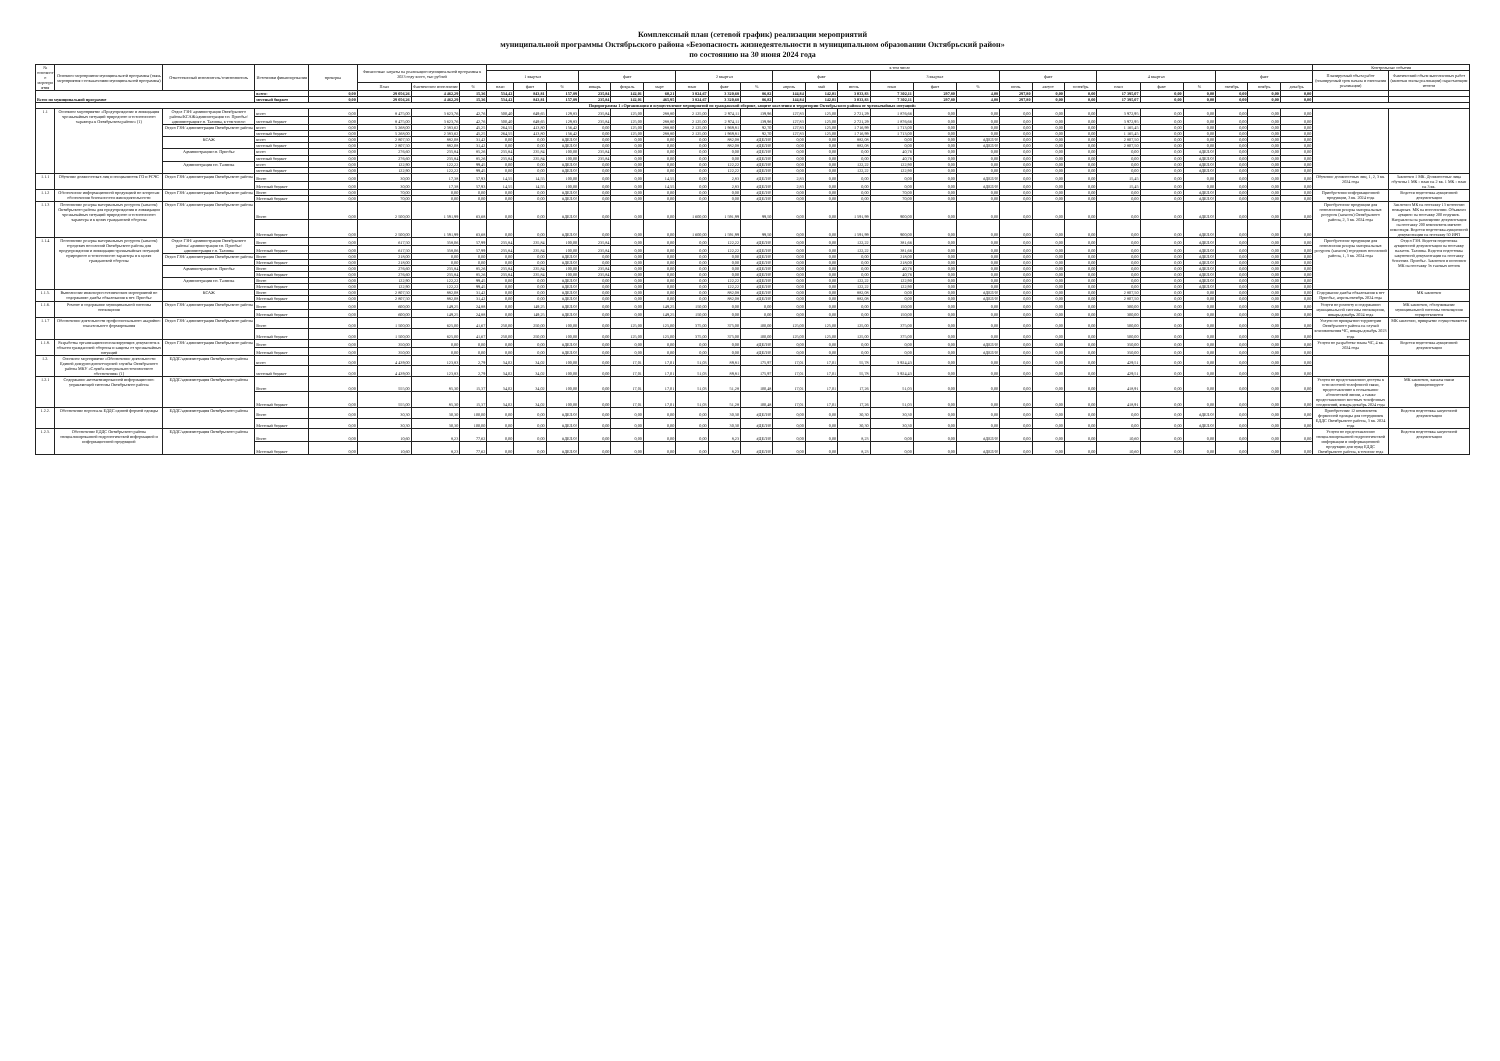Комплексный план (сетевой график) реализации мероприятий
муниципальной программы Октябрьского района «Безопасность жизнедеятельности в муниципальном образовании Октябрьский район»
по состоянию на 30 июня 2024 года
| № основного мероприятия | Основное мероприятие муниципальной программы (связь мероприятия с показателями муниципальной программы) | Ответственный исполнитель/соисполнитель | Источники финансирования | проверка | Финансовые затраты на реализацию муниципальной программы в 2023 году всего, тыс рублей | | | в том числе | | | | | | | | | | | | | | | | | | | | | | | | Контрольные события | |
| --- | --- | --- | --- | --- | --- | --- | --- | --- | --- | --- | --- | --- | --- | --- | --- | --- | --- | --- | --- | --- | --- | --- | --- | --- | --- | --- | --- | --- | --- | --- | --- | --- | --- |
| | | | | | | | | 1 квартал | | | факт | | | 2 квартал | | | факт | | | 3 квартал | | | факт | | | 4 квартал | | | факт | | | Планируемый объем работ (планируемый срок начала и окончания реализации) | Фактический объем выполненных работ (включая этапы реализации) нарастающим итогом |
| | | | | | План | Фактическое исполнение | % | план | факт | % | январь | февраль | март | план | факт | % | апрель | май | июнь | план | факт | % | июль | август | сентябрь | план | факт | % | октябрь | ноябрь | декабрь | | |
| Всего по муниципальной программе | | | всего: | 0,00 | 29 056,26 | 4 462,29 | 15,36 | 534,42 | 843,81 | 157,89 | 235,84 | 142,01 | 60,21 | 3 824,67 | 3 320,68 | 86,82 | 144,84 | 142,01 | 3 033,83 | 7 302,11 | 297,80 | 4,08 | 297,80 | 0,00 | 0,00 | 17 395,07 | 0,00 | 0,00 | 0,00 | 0,00 | 0,00 | | |
| | | | местный бюджет | 0,00 | 29 056,26 | 4 462,29 | 15,36 | 534,42 | 843,81 | 157,89 | 235,84 | 142,01 | 465,95 | 3 824,67 | 3 320,68 | 86,82 | 144,84 | 142,01 | 3 033,83 | 7 302,11 | 297,80 | 4,08 | 297,80 | 0,00 | 0,00 | 17 395,07 | 0,00 | 0,00 | 0,00 | 0,00 | 0,00 | | |
| Подпрограмма 1 «Организация и осуществление мероприятий по гражданской обороне, защите населения и территории Октябрьского района от чрезвычайных ситуаций» | | | | | | | | | | | | | | | | | | | | | | | | | | | | | | | | | |
| 1.1 | Основное мероприятие «Предупреждение и ликвидация чрезвычайных ситуаций природного и техногенного характера в Октябрьском районе» (1) | Отдел ГЗН/ администрация Октябрьского района/КСАЖ/администрация г.п. Приобье/ администрация г.п. Талинка, в том числе: | всего | 0,00 | 8 475,00 | 3 623,76 | 42,76 | 500,40 | 649,65 | 129,83 | 235,84 | 125,00 | 288,80 | 2 125,00 | 2 974,11 | 139,96 | 127,83 | 125,00 | 2 721,29 | 1 876,66 | 0,00 | 0,00 | 0,00 | 0,00 | 0,00 | 3 972,95 | 0,00 | 0,00 | 0,00 | 0,00 | 0,00 | | |
| | | | местный бюджет | 0,00 | 8 475,00 | 3 623,76 | 42,76 | 500,40 | 649,65 | 129,83 | 235,84 | 125,00 | 288,80 | 2 125,00 | 2 974,11 | 139,96 | 127,83 | 125,00 | 2 721,29 | 1 876,66 | 0,00 | 0,00 | 0,00 | 0,00 | 0,00 | 3 972,95 | 0,00 | 0,00 | 0,00 | 0,00 | 0,00 | | |
| | | Отдел ГЗН/ администрация Октябрьского района | всего | 0,00 | 5 268,00 | 2 383,62 | 45,25 | 264,55 | 413,80 | 156,42 | 0,00 | 125,00 | 288,80 | 2 125,00 | 1 969,81 | 92,70 | 127,83 | 125,00 | 1 716,99 | 1 713,00 | 0,00 | 0,00 | 0,00 | 0,00 | 0,00 | 1 165,45 | 0,00 | 0,00 | 0,00 | 0,00 | 0,00 | | |
| | | | местный бюджет | 0,00 | 5 268,00 | 2 383,62 | 45,25 | 264,55 | 413,80 | 156,42 | 0,00 | 125,00 | 288,80 | 2 125,00 | 1 969,81 | 92,70 | 127,83 | 125,00 | 1 716,99 | 1 713,00 | 0,00 | 0,00 | 0,00 | 0,00 | 0,00 | 1 165,45 | 0,00 | 0,00 | 0,00 | 0,00 | 0,00 | | |
| | | КСАЖ | всего | 0,00 | 2 807,50 | 882,08 | 31,42 | 0,00 | 0,00 | #ДЕЛ/0! | 0,00 | 0,00 | 0,00 | 0,00 | 882,08 | #ДЕЛ/0! | 0,00 | 0,00 | 882,08 | 0,00 | 0,00 | #ДЕЛ/0! | 0,00 | 0,00 | 0,00 | 2 807,50 | 0,00 | 0,00 | 0,00 | 0,00 | 0,00 | | |
| | | | местный бюджет | 0,00 | 2 807,50 | 882,08 | 31,42 | 0,00 | 0,00 | #ДЕЛ/0! | 0,00 | 0,00 | 0,00 | 0,00 | 882,08 | #ДЕЛ/0! | 0,00 | 0,00 | 882,08 | 0,00 | 0,00 | #ДЕЛ/0! | 0,00 | 0,00 | 0,00 | 2 807,50 | 0,00 | 0,00 | 0,00 | 0,00 | 0,00 | | |
| | | Администрация г.п. Приобье | всего | 0,00 | 276,60 | 235,84 | 85,26 | 235,84 | 235,84 | 100,00 | 235,84 | 0,00 | 0,00 | 0,00 | 0,00 | #ДЕЛ/0! | 0,00 | 0,00 | 0,00 | 40,76 | 0,00 | 0,00 | 0,00 | 0,00 | 0,00 | 0,00 | 0,00 | #ДЕЛ/0! | 0,00 | 0,00 | 0,00 | | |
| | | | местный бюджет | 0,00 | 276,60 | 235,84 | 85,26 | 235,84 | 235,84 | 100,00 | 235,84 | 0,00 | 0,00 | 0,00 | 0,00 | #ДЕЛ/0! | 0,00 | 0,00 | 0,00 | 40,76 | 0,00 | 0,00 | 0,00 | 0,00 | 0,00 | 0,00 | 0,00 | #ДЕЛ/0! | 0,00 | 0,00 | 0,00 | | |
| | | Администрация г.п. Талинка | всего | 0,00 | 122,90 | 122,22 | 99,45 | 0,00 | 0,00 | #ДЕЛ/0! | 0,00 | 0,00 | 0,00 | 0,00 | 122,22 | #ДЕЛ/0! | 0,00 | 0,00 | 122,22 | 122,90 | 0,00 | 0,00 | 0,00 | 0,00 | 0,00 | 0,00 | 0,00 | #ДЕЛ/0! | 0,00 | 0,00 | 0,00 | | |
| | | | местный бюджет | 0,00 | 122,90 | 122,22 | 99,45 | 0,00 | 0,00 | #ДЕЛ/0! | 0,00 | 0,00 | 0,00 | 0,00 | 122,22 | #ДЕЛ/0! | 0,00 | 0,00 | 122,22 | 122,90 | 0,00 | 0,00 | 0,00 | 0,00 | 0,00 | 0,00 | 0,00 | #ДЕЛ/0! | 0,00 | 0,00 | 0,00 | | |
| 1.1.1 | Обучение должностных лиц и специалистов ГО и РСЧС | Отдел ГЗН/ администрация Октябрьского района | Всего | 0,00 | 30,00 | 17,38 | 57,93 | 14,55 | 14,55 | 100,00 | 0,00 | 0,00 | 14,55 | 0,00 | 2,83 | #ДЕЛ/0! | 2,83 | 0,00 | 0,00 | 0,00 | 0,00 | #ДЕЛ/0! | 0,00 | 0,00 | 0,00 | 15,45 | 0,00 | 0,00 | 0,00 | 0,00 | 0,00 | Обучение должностных лиц, 1, 2, 3 кв. 2024 года | Заключен 1 МК. Должностные лица обучены 1 МК - план на 2 кв. 1 МК - план на 3 кв. |
| | | | Местный бюджет | 0,00 | 30,00 | 17,38 | 57,93 | 14,55 | 14,55 | 100,00 | 0,00 | 0,00 | 14,55 | 0,00 | 2,83 | #ДЕЛ/0! | 2,83 | 0,00 | 0,00 | 0,00 | 0,00 | #ДЕЛ/0! | 0,00 | 0,00 | 0,00 | 15,45 | 0,00 | 0,00 | 0,00 | 0,00 | 0,00 | | |
| 1.1.2 | Обеспечение информационной продукцией по вопросам обеспечения безопасности жизнедеятельности | Отдел ГЗН/ администрация Октябрьского района | Всего | 0,00 | 70,00 | 0,00 | 0,00 | 0,00 | 0,00 | #ДЕЛ/0! | 0,00 | 0,00 | 0,00 | 0,00 | 0,00 | #ДЕЛ/0! | 0,00 | 0,00 | 0,00 | 70,00 | 0,00 | 0,00 | 0,00 | 0,00 | 0,00 | 0,00 | 0,00 | #ДЕЛ/0! | 0,00 | 0,00 | 0,00 | Приобретение информационной продукции, 3 кв. 2024 года | Ведется подготовка аукционной документации |
| | | | Местный бюджет | 0,00 | 70,00 | 0,00 | 0,00 | 0,00 | 0,00 | #ДЕЛ/0! | 0,00 | 0,00 | 0,00 | 0,00 | 0,00 | #ДЕЛ/0! | 0,00 | 0,00 | 0,00 | 70,00 | 0,00 | 0,00 | 0,00 | 0,00 | 0,00 | 0,00 | 0,00 | #ДЕЛ/0! | 0,00 | 0,00 | 0,00 | | |
| 1.1.3 | Пополнение резерва материальных ресурсов (запасов) Октябрьского района для предупреждения и ликвидации чрезвычайных ситуаций природного и техногенного характера и в целях гражданской обороны | Отдел ГЗН/ администрация Октябрьского района | Всего | 0,00 | 2 500,00 | 1 591,99 | 63,68 | 0,00 | 0,00 | #ДЕЛ/0! | 0,00 | 0,00 | 0,00 | 1 600,00 | 1 591,99 | 99,50 | 0,00 | 0,00 | 1 591,99 | 900,00 | 0,00 | 0,00 | 0,00 | 0,00 | 0,00 | 0,00 | 0,00 | #ДЕЛ/0! | 0,00 | 0,00 | 0,00 | Приобретение продукции для пополнения резерва материальных ресурсов (запасов) Октябрьского района, 2, 3 кв. 2024 года | Заключен МК на поставку 13 мотопомп пожарных. МК на исполнении. Объявлен аукцион на поставку 200 подушек. Направлена на размещение документация на поставку 200 комплектов мягкого инвентаря. Ведется подготовка аукционной документации на поставку 50 ИРП |
| | | | Местный бюджет | 0,00 | 2 500,00 | 1 591,99 | 63,68 | 0,00 | 0,00 | #ДЕЛ/0! | 0,00 | 0,00 | 0,00 | 1 600,00 | 1 591,99 | 99,50 | 0,00 | 0,00 | 1 591,99 | 900,00 | 0,00 | 0,00 | 0,00 | 0,00 | 0,00 | 0,00 | 0,00 | #ДЕЛ/0! | 0,00 | 0,00 | 0,00 | | |
| 1.1.4 | Пополнение резерва материальных ресурсов (запасов) городских поселений Октябрьского района для предупреждения и ликвидации чрезвычайных ситуаций природного и техногенного характера и в целях гражданской обороны | Отдел ГЗН/ администрация Октябрьского района/ администрация г.п. Приобье/ администрация г.п. Талинка | Всего | 0,00 | 617,50 | 358,06 | 57,99 | 235,84 | 235,84 | 100,00 | 235,84 | 0,00 | 0,00 | 0,00 | 122,22 | #ДЕЛ/0! | 0,00 | 0,00 | 122,22 | 381,66 | 0,00 | 0,00 | 0,00 | 0,00 | 0,00 | 0,00 | 0,00 | #ДЕЛ/0! | 0,00 | 0,00 | 0,00 | Приобретение продукции для пополнения резерва материальных ресурсов (запасов) городских поселений района, 1, 3 кв. 2024 года | Отдел ГЗН. Ведется подготовка аукционной документации на поставку палаток. Талинка. Ведется подготовка закупочной документации на поставку бензопил. Приобье. Заключен и исполнен МК на поставку 3х газовых котлов |
| | | | Местный бюджет | 0,00 | 617,50 | 358,06 | 57,99 | 235,84 | 235,84 | 100,00 | 235,84 | 0,00 | 0,00 | 0,00 | 122,22 | #ДЕЛ/0! | 0,00 | 0,00 | 122,22 | 381,66 | 0,00 | 0,00 | 0,00 | 0,00 | 0,00 | 0,00 | 0,00 | #ДЕЛ/0! | 0,00 | 0,00 | 0,00 | | |
| | | Отдел ГЗН/ администрация Октябрьского района | Всего | 0,00 | 218,00 | 0,00 | 0,00 | 0,00 | 0,00 | #ДЕЛ/0! | 0,00 | 0,00 | 0,00 | 0,00 | 0,00 | #ДЕЛ/0! | 0,00 | 0,00 | 0,00 | 218,00 | 0,00 | 0,00 | 0,00 | 0,00 | 0,00 | 0,00 | 0,00 | #ДЕЛ/0! | 0,00 | 0,00 | 0,00 | | |
| | | | Местный бюджет | 0,00 | 218,00 | 0,00 | 0,00 | 0,00 | 0,00 | #ДЕЛ/0! | 0,00 | 0,00 | 0,00 | 0,00 | 0,00 | #ДЕЛ/0! | 0,00 | 0,00 | 0,00 | 218,00 | 0,00 | 0,00 | 0,00 | 0,00 | 0,00 | 0,00 | 0,00 | #ДЕЛ/0! | 0,00 | 0,00 | 0,00 | | |
| | | Администрация г.п. Приобье | Всего | 0,00 | 276,60 | 235,84 | 85,26 | 235,84 | 235,84 | 100,00 | 235,84 | 0,00 | 0,00 | 0,00 | 0,00 | #ДЕЛ/0! | 0,00 | 0,00 | 0,00 | 40,76 | 0,00 | 0,00 | 0,00 | 0,00 | 0,00 | 0,00 | 0,00 | #ДЕЛ/0! | 0,00 | 0,00 | 0,00 | | |
| | | | Местный бюджет | 0,00 | 276,60 | 235,84 | 85,26 | 235,84 | 235,84 | 100,00 | 235,84 | 0,00 | 0,00 | 0,00 | 0,00 | #ДЕЛ/0! | 0,00 | 0,00 | 0,00 | 40,76 | 0,00 | 0,00 | 0,00 | 0,00 | 0,00 | 0,00 | 0,00 | #ДЕЛ/0! | 0,00 | 0,00 | 0,00 | | |
| | | Администрация г.п. Талинка | Всего | 0,00 | 122,90 | 122,22 | 99,45 | 0,00 | 0,00 | #ДЕЛ/0! | 0,00 | 0,00 | 0,00 | 0,00 | 122,22 | #ДЕЛ/0! | 0,00 | 0,00 | 122,22 | 122,90 | 0,00 | 0,00 | 0,00 | 0,00 | 0,00 | 0,00 | 0,00 | #ДЕЛ/0! | 0,00 | 0,00 | 0,00 | | |
| | | | Местный бюджет | 0,00 | 122,90 | 122,22 | 99,45 | 0,00 | 0,00 | #ДЕЛ/0! | 0,00 | 0,00 | 0,00 | 0,00 | 122,22 | #ДЕЛ/0! | 0,00 | 0,00 | 122,22 | 122,90 | 0,00 | 0,00 | 0,00 | 0,00 | 0,00 | 0,00 | 0,00 | #ДЕЛ/0! | 0,00 | 0,00 | 0,00 | | |
| 1.1.5. | Выполнение инженерно-технических мероприятий по содержанию дамбы обвалования в пгт. Приобье | КСАЖ | Всего | 0,00 | 2 807,50 | 882,08 | 31,42 | 0,00 | 0,00 | #ДЕЛ/0! | 0,00 | 0,00 | 0,00 | 0,00 | 882,08 | #ДЕЛ/0! | 0,00 | 0,00 | 882,08 | 0,00 | 0,00 | #ДЕЛ/0! | 0,00 | 0,00 | 0,00 | 2 807,50 | 0,00 | 0,00 | 0,00 | 0,00 | 0,00 | Содержание дамбы обвалования в пгт Приобье, апрель-октябрь 2024 года | МК заключен |
| | | | Местный бюджет | 0,00 | 2 807,50 | 882,08 | 31,42 | 0,00 | 0,00 | #ДЕЛ/0! | 0,00 | 0,00 | 0,00 | 0,00 | 882,08 | #ДЕЛ/0! | 0,00 | 0,00 | 882,08 | 0,00 | 0,00 | #ДЕЛ/0! | 0,00 | 0,00 | 0,00 | 2 807,50 | 0,00 | 0,00 | 0,00 | 0,00 | 0,00 | | |
| 1.1.6. | Ремонт и содержание муниципальной системы оповещения | Отдел ГЗН/ администрация Октябрьского района | Всего | 0,00 | 600,00 | 149,25 | 24,88 | 0,00 | 149,25 | #ДЕЛ/0! | 0,00 | 0,00 | 149,25 | 150,00 | 0,00 | 0,00 | 0,00 | 0,00 | 0,00 | 150,00 | 0,00 | 0,00 | 0,00 | 0,00 | 0,00 | 300,00 | 0,00 | 0,00 | 0,00 | 0,00 | 0,00 | Услуги по ремонту и содержанию муниципальной системы оповещения, январь-декабрь 2024 года | МК заключен, обслуживание муниципальной системы оповещения осуществляется |
| | | | Местный бюджет | 0,00 | 600,00 | 149,25 | 24,88 | 0,00 | 149,25 | #ДЕЛ/0! | 0,00 | 0,00 | 149,25 | 150,00 | 0,00 | 0,00 | 0,00 | 0,00 | 0,00 | 150,00 | 0,00 | 0,00 | 0,00 | 0,00 | 0,00 | 300,00 | 0,00 | 0,00 | 0,00 | 0,00 | 0,00 | | |
| 1.1.7 | Обеспечение деятельности профессионального аварийно-спасательного формирования | Отдел ГЗН/ администрация Октябрьского района | Всего | 0,00 | 1 500,00 | 625,00 | 41,67 | 250,00 | 250,00 | 100,00 | 0,00 | 125,00 | 125,00 | 375,00 | 375,00 | 100,00 | 125,00 | 125,00 | 125,00 | 375,00 | 0,00 | 0,00 | 0,00 | 0,00 | 0,00 | 500,00 | 0,00 | 0,00 | 0,00 | 0,00 | 0,00 | Услуги по прикрытию территории Октябрьского района на случай возникновения ЧС, январь-декабрь 2023 года | МК заключен, прикрытие осуществляется |
| | | | Местный бюджет | 0,00 | 1 500,00 | 625,00 | 41,67 | 250,00 | 250,00 | 100,00 | 0,00 | 125,00 | 125,00 | 375,00 | 375,00 | 100,00 | 125,00 | 125,00 | 125,00 | 375,00 | 0,00 | 0,00 | 0,00 | 0,00 | 0,00 | 500,00 | 0,00 | 0,00 | 0,00 | 0,00 | 0,00 | | |
| 1.1.8. | Разработка организационно-планирующих документов в области гражданской обороны и защиты от чрезвычайных ситуаций | Отдел ГЗН/ администрация Октябрьского района | Всего | 0,00 | 350,00 | 0,00 | 0,00 | 0,00 | 0,00 | #ДЕЛ/0! | 0,00 | 0,00 | 0,00 | 0,00 | 0,00 | #ДЕЛ/0! | 0,00 | 0,00 | 0,00 | 0,00 | 0,00 | #ДЕЛ/0! | 0,00 | 0,00 | 0,00 | 350,00 | 0,00 | 0,00 | 0,00 | 0,00 | 0,00 | Услуги по разработке плана ЧС, 4 кв. 2024 года | Ведется подготовка аукционной документации |
| | | | Местный бюджет | 0,00 | 350,00 | 0,00 | 0,00 | 0,00 | 0,00 | #ДЕЛ/0! | 0,00 | 0,00 | 0,00 | 0,00 | 0,00 | #ДЕЛ/0! | 0,00 | 0,00 | 0,00 | 0,00 | 0,00 | #ДЕЛ/0! | 0,00 | 0,00 | 0,00 | 350,00 | 0,00 | 0,00 | 0,00 | 0,00 | 0,00 | | |
| 1.2. | Основное мероприятие «Обеспечение деятельности Единой дежурно-диспетчерской службы Октябрьского района МКУ «Служба материально-технического обеспечения» (1) | ЕДДС/администрация Октябрьского района | всего | 0,00 | 4 439,00 | 123,83 | 2,79 | 34,02 | 34,02 | 100,00 | 0,00 | 17,01 | 17,01 | 51,03 | 89,81 | 175,97 | 17,01 | 17,01 | 55,78 | 3 924,43 | 0,00 | 0,00 | 0,00 | 0,00 | 0,00 | 429,51 | 0,00 | 0,00 | 0,00 | 0,00 | 0,00 | | |
| | | | местный бюджет | 0,00 | 4 439,00 | 123,83 | 2,79 | 34,02 | 34,02 | 100,00 | 0,00 | 17,01 | 17,01 | 51,03 | 89,81 | 175,97 | 17,01 | 17,01 | 55,78 | 3 924,43 | 0,00 | 0,00 | 0,00 | 0,00 | 0,00 | 429,51 | 0,00 | 0,00 | 0,00 | 0,00 | 0,00 | | |
| 1.2.1 | Содержание автоматизированной информационно-управляющей системы Октябрьского района | ЕДДС/администрация Октябрьского района | Всего | 0,00 | 555,00 | 85,30 | 15,37 | 34,02 | 34,02 | 100,00 | 0,00 | 17,01 | 17,01 | 51,03 | 51,28 | 100,48 | 17,01 | 17,01 | 17,26 | 51,03 | 0,00 | 0,00 | 0,00 | 0,00 | 0,00 | 418,91 | 0,00 | 0,00 | 0,00 | 0,00 | 0,00 | Услуги по предоставлению доступа к сети местной телефонной связи, предоставлению в пользование абонентской линии, а также предоставлению местных телефонных соединений, январь-декабрь 2024 года | МК заключен, каналы связи функционируют |
| | | | Местный бюджет | 0,00 | 555,00 | 85,30 | 15,37 | 34,02 | 34,02 | 100,00 | 0,00 | 17,01 | 17,01 | 51,03 | 51,28 | 100,48 | 17,01 | 17,01 | 17,26 | 51,03 | 0,00 | 0,00 | 0,00 | 0,00 | 0,00 | 418,91 | 0,00 | 0,00 | 0,00 | 0,00 | 0,00 | | |
| 1.2.2. | Обеспечение персонала ЕДДС единой формой одежды | ЕДДС/администрация Октябрьского района | Всего | 0,00 | 30,30 | 30,30 | 100,00 | 0,00 | 0,00 | #ДЕЛ/0! | 0,00 | 0,00 | 0,00 | 0,00 | 30,30 | #ДЕЛ/0! | 0,00 | 0,00 | 30,30 | 30,30 | 0,00 | 0,00 | 0,00 | 0,00 | 0,00 | 0,00 | 0,00 | #ДЕЛ/0! | 0,00 | 0,00 | 0,00 | Приобретение 12 комплектов форменной одежды для сотрудников ЕДДС Октябрьского района, 3 кв. 2024 года | Ведется подготовка закупочной документации |
| | | | Местный бюджет | 0,00 | 30,30 | 30,30 | 100,00 | 0,00 | 0,00 | #ДЕЛ/0! | 0,00 | 0,00 | 0,00 | 0,00 | 30,30 | #ДЕЛ/0! | 0,00 | 0,00 | 30,30 | 30,30 | 0,00 | 0,00 | 0,00 | 0,00 | 0,00 | 0,00 | 0,00 | #ДЕЛ/0! | 0,00 | 0,00 | 0,00 | | |
| 1.2.3. | Обеспечение ЕДДС Октябрьского района специализированной гидрологической информацией и информационной продукцией | ЕДДС/администрация Октябрьского района | Всего | 0,00 | 10,60 | 8,23 | 77,62 | 0,00 | 0,00 | #ДЕЛ/0! | 0,00 | 0,00 | 0,00 | 0,00 | 8,23 | #ДЕЛ/0! | 0,00 | 0,00 | 8,23 | 0,00 | 0,00 | #ДЕЛ/0! | 0,00 | 0,00 | 0,00 | 10,60 | 0,00 | 0,00 | 0,00 | 0,00 | 0,00 | Услуги по предоставлению специализированной гидрологической информации и информационной продукции для нужд ЕДДС Октябрьского района, в течение года | Ведется подготовка закупочной документации |
| | | | Местный бюджет | 0,00 | 10,60 | 8,23 | 77,62 | 0,00 | 0,00 | #ДЕЛ/0! | 0,00 | 0,00 | 0,00 | 0,00 | 8,23 | #ДЕЛ/0! | 0,00 | 0,00 | 8,23 | 0,00 | 0,00 | #ДЕЛ/0! | 0,00 | 0,00 | 0,00 | 10,60 | 0,00 | 0,00 | 0,00 | 0,00 | 0,00 | | |